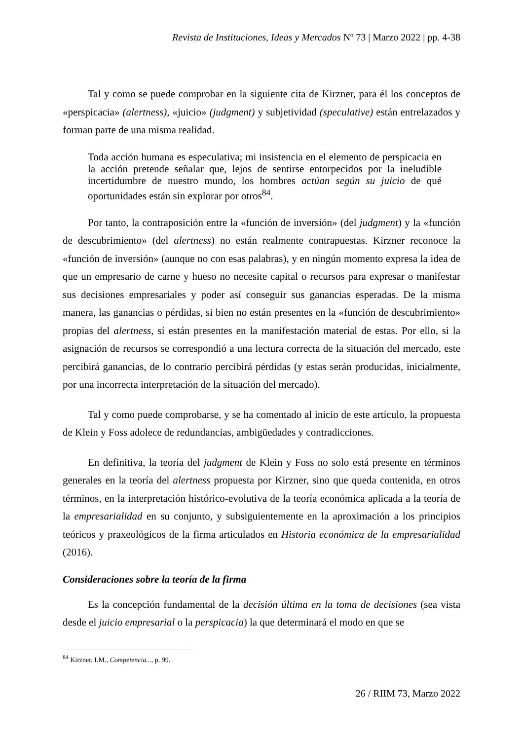Revista de Instituciones, Ideas y Mercados Nº 73 | Marzo 2022 | pp. 4-38
Tal y como se puede comprobar en la siguiente cita de Kirzner, para él los conceptos de «perspicacia» (alertness), «juicio» (judgment) y subjetividad (speculative) están entrelazados y forman parte de una misma realidad.
Toda acción humana es especulativa; mi insistencia en el elemento de perspicacia en la acción pretende señalar que, lejos de sentirse entorpecidos por la ineludible incertidumbre de nuestro mundo, los hombres actúan según su juicio de qué oportunidades están sin explorar por otros<sup>84</sup>.
Por tanto, la contraposición entre la «función de inversión» (del judgment) y la «función de descubrimiento» (del alertness) no están realmente contrapuestas. Kirzner reconoce la «función de inversión» (aunque no con esas palabras), y en ningún momento expresa la idea de que un empresario de carne y hueso no necesite capital o recursos para expresar o manifestar sus decisiones empresariales y poder así conseguir sus ganancias esperadas. De la misma manera, las ganancias o pérdidas, si bien no están presentes en la «función de descubrimiento» propias del alertness, sí están presentes en la manifestación material de estas. Por ello, si la asignación de recursos se correspondió a una lectura correcta de la situación del mercado, este percibirá ganancias, de lo contrario percibirá pérdidas (y estas serán producidas, inicialmente, por una incorrecta interpretación de la situación del mercado).
Tal y como puede comprobarse, y se ha comentado al inicio de este artículo, la propuesta de Klein y Foss adolece de redundancias, ambigüedades y contradicciones.
En definitiva, la teoría del judgment de Klein y Foss no solo está presente en términos generales en la teoría del alertness propuesta por Kirzner, sino que queda contenida, en otros términos, en la interpretación histórico-evolutiva de la teoría económica aplicada a la teoría de la empresarialidad en su conjunto, y subsiguientemente en la aproximación a los principios teóricos y praxeológicos de la firma articulados en Historia económica de la empresarialidad (2016).
Consideraciones sobre la teoría de la firma
Es la concepción fundamental de la decisión última en la toma de decisiones (sea vista desde el juicio empresarial o la perspicacia) la que determinará el modo en que se
<sup>84</sup> Kirzner, I.M., Competencia..., p. 99.
26 / RIIM 73, Marzo 2022